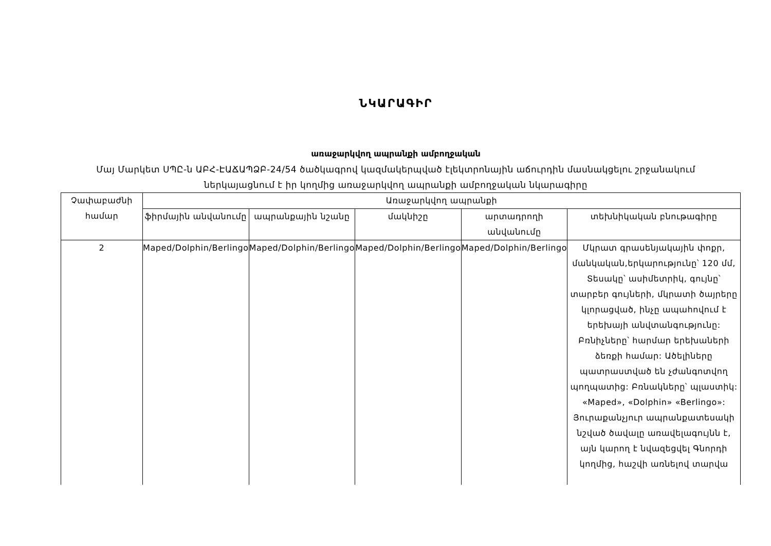ՆԿԱՐԱԳԻՐ
առաջարկվող ապրանքի ամբողջական
Մայ Մարկետ ՍՊԸ-ն ԱԲՀ-ԷԱՃԱՊՁԲ-24/54 ծածկագրով կազմակերպված էլեկտրոնային աճուրդին մասնակցելու շրջանակում ներկայացնում է իր կողմից առաջարկվող ապրանքի ամբողջական նկարագիրը
| Չափաբաժնի համար | Առաջարկվող ապրանքի | | | | |
| --- | --- | --- | --- | --- | --- |
| | ֆիրմային անվանումը | ապրանքային նշանը | մակնիշը | արտադրողի անվանումը | տեխնիկական բնութագիրը |
| 2 | Maped/Dolphin/Berlingo | Maped/Dolphin/Berlingo | Maped/Dolphin/Berlingo | Maped/Dolphin/Berlingo | Մկրատ գրասենյակային փոքր, մանկական,երկարությունը՝ 120 մմ, Տեսակը՝ ասիմետրիկ, գույնը՝ տարբեր գույների, մկրատի ծայրերը կլորացված, ինչը ապահովում է երեխայի անվտանգությունը: Բռնիչները՝ հարմար երեխաների ձեռքի համար: Ածելիները պատրաստված են չժանգոտվող պողպատից: Բռնակները՝ պլաստիկ: «Maped», «Dolphin» «Berlingo»: Յուրաքանչյուր ապրանքատեսակի նշված ծավալը առավելագույնն է, այն կարող է նվազեցվել Գնորդի կողմից, հաշվի առնելով տարվա |